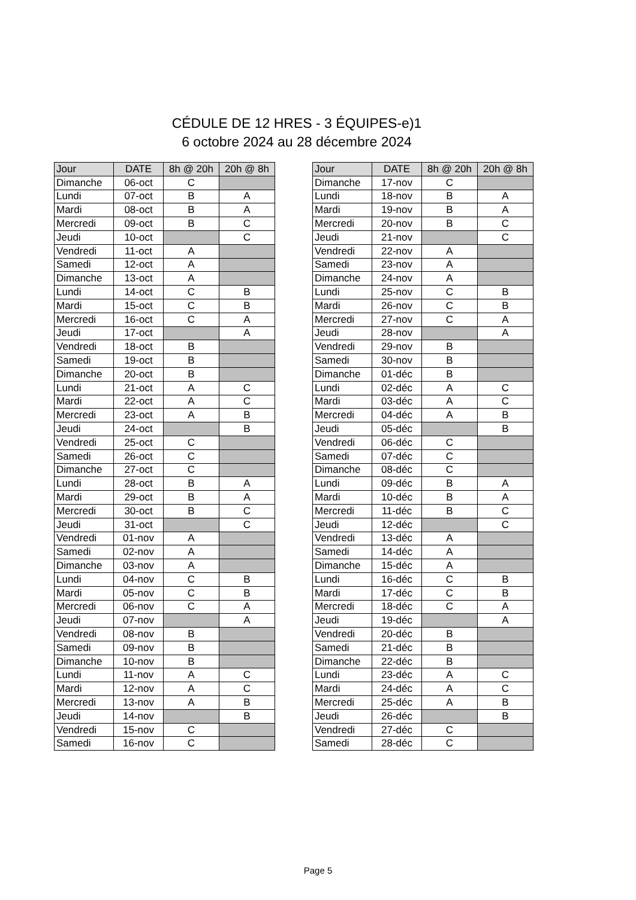CÉDULE DE 12 HRES - 3 ÉQUIPES-e)1
6 octobre 2024 au 28 décembre 2024
| Jour | DATE | 8h @ 20h | 20h @ 8h |
| --- | --- | --- | --- |
| Dimanche | 06-oct | C | |
| Lundi | 07-oct | B | A |
| Mardi | 08-oct | B | A |
| Mercredi | 09-oct | B | C |
| Jeudi | 10-oct | | C |
| Vendredi | 11-oct | A | |
| Samedi | 12-oct | A | |
| Dimanche | 13-oct | A | |
| Lundi | 14-oct | C | B |
| Mardi | 15-oct | C | B |
| Mercredi | 16-oct | C | A |
| Jeudi | 17-oct | | A |
| Vendredi | 18-oct | B | |
| Samedi | 19-oct | B | |
| Dimanche | 20-oct | B | |
| Lundi | 21-oct | A | C |
| Mardi | 22-oct | A | C |
| Mercredi | 23-oct | A | B |
| Jeudi | 24-oct | | B |
| Vendredi | 25-oct | C | |
| Samedi | 26-oct | C | |
| Dimanche | 27-oct | C | |
| Lundi | 28-oct | B | A |
| Mardi | 29-oct | B | A |
| Mercredi | 30-oct | B | C |
| Jeudi | 31-oct | | C |
| Vendredi | 01-nov | A | |
| Samedi | 02-nov | A | |
| Dimanche | 03-nov | A | |
| Lundi | 04-nov | C | B |
| Mardi | 05-nov | C | B |
| Mercredi | 06-nov | C | A |
| Jeudi | 07-nov | | A |
| Vendredi | 08-nov | B | |
| Samedi | 09-nov | B | |
| Dimanche | 10-nov | B | |
| Lundi | 11-nov | A | C |
| Mardi | 12-nov | A | C |
| Mercredi | 13-nov | A | B |
| Jeudi | 14-nov | | B |
| Vendredi | 15-nov | C | |
| Samedi | 16-nov | C | |
| Jour | DATE | 8h @ 20h | 20h @ 8h |
| --- | --- | --- | --- |
| Dimanche | 17-nov | C | |
| Lundi | 18-nov | B | A |
| Mardi | 19-nov | B | A |
| Mercredi | 20-nov | B | C |
| Jeudi | 21-nov | | C |
| Vendredi | 22-nov | A | |
| Samedi | 23-nov | A | |
| Dimanche | 24-nov | A | |
| Lundi | 25-nov | C | B |
| Mardi | 26-nov | C | B |
| Mercredi | 27-nov | C | A |
| Jeudi | 28-nov | | A |
| Vendredi | 29-nov | B | |
| Samedi | 30-nov | B | |
| Dimanche | 01-déc | B | |
| Lundi | 02-déc | A | C |
| Mardi | 03-déc | A | C |
| Mercredi | 04-déc | A | B |
| Jeudi | 05-déc | | B |
| Vendredi | 06-déc | C | |
| Samedi | 07-déc | C | |
| Dimanche | 08-déc | C | |
| Lundi | 09-déc | B | A |
| Mardi | 10-déc | B | A |
| Mercredi | 11-déc | B | C |
| Jeudi | 12-déc | | C |
| Vendredi | 13-déc | A | |
| Samedi | 14-déc | A | |
| Dimanche | 15-déc | A | |
| Lundi | 16-déc | C | B |
| Mardi | 17-déc | C | B |
| Mercredi | 18-déc | C | A |
| Jeudi | 19-déc | | A |
| Vendredi | 20-déc | B | |
| Samedi | 21-déc | B | |
| Dimanche | 22-déc | B | |
| Lundi | 23-déc | A | C |
| Mardi | 24-déc | A | C |
| Mercredi | 25-déc | A | B |
| Jeudi | 26-déc | | B |
| Vendredi | 27-déc | C | |
| Samedi | 28-déc | C | |
Page 5